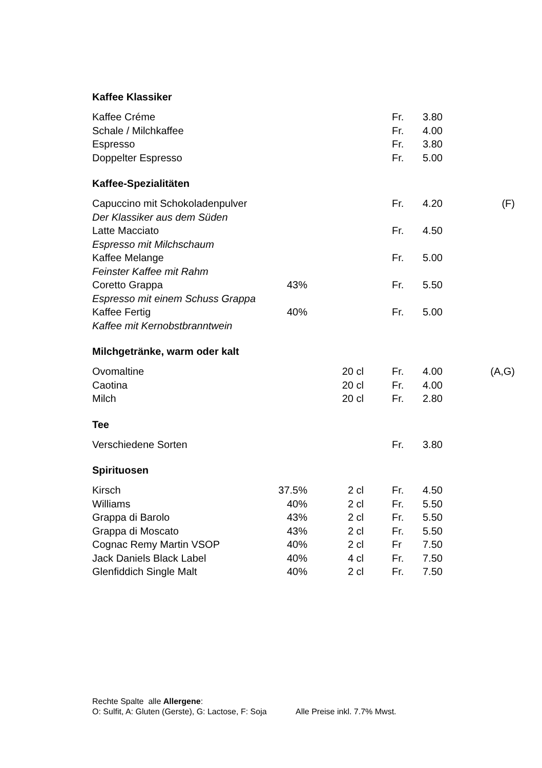Kaffee Klassiker
| Kaffee Créme | | | Fr. | 3.80 | |
| Schale / Milchkaffee | | | Fr. | 4.00 | |
| Espresso | | | Fr. | 3.80 | |
| Doppelter Espresso | | | Fr. | 5.00 | |
Kaffee-Spezialitäten
| Capuccino mit Schokoladenpulver | | | Fr. | 4.20 | (F) |
| Der Klassiker aus dem Süden | | | | | |
| Latte Macciato | | | Fr. | 4.50 | |
| Espresso mit Milchschaum | | | | | |
| Kaffee Melange | | | Fr. | 5.00 | |
| Feinster Kaffee mit Rahm | | | | | |
| Coretto Grappa | 43% | | Fr. | 5.50 | |
| Espresso mit einem Schuss Grappa | | | | | |
| Kaffee Fertig | 40% | | Fr. | 5.00 | |
| Kaffee mit Kernobstbranntwein | | | | | |
Milchgetränke, warm oder kalt
| Ovomaltine | | 20 cl | Fr. | 4.00 | (A,G) |
| Caotina | | 20 cl | Fr. | 4.00 | |
| Milch | | 20 cl | Fr. | 2.80 | |
Tee
| Verschiedene Sorten | | | Fr. | 3.80 | |
Spirituosen
| Kirsch | 37.5% | 2 cl | Fr. | 4.50 | |
| Williams | 40% | 2 cl | Fr. | 5.50 | |
| Grappa di Barolo | 43% | 2 cl | Fr. | 5.50 | |
| Grappa di Moscato | 43% | 2 cl | Fr. | 5.50 | |
| Cognac Remy Martin VSOP | 40% | 2 cl | Fr | 7.50 | |
| Jack Daniels Black Label | 40% | 4 cl | Fr. | 7.50 | |
| Glenfiddich Single Malt | 40% | 2 cl | Fr. | 7.50 | |
Rechte Spalte alle Allergene:
O: Sulfit, A: Gluten (Gerste), G: Lactose, F: Soja Alle Preise inkl. 7.7% Mwst.